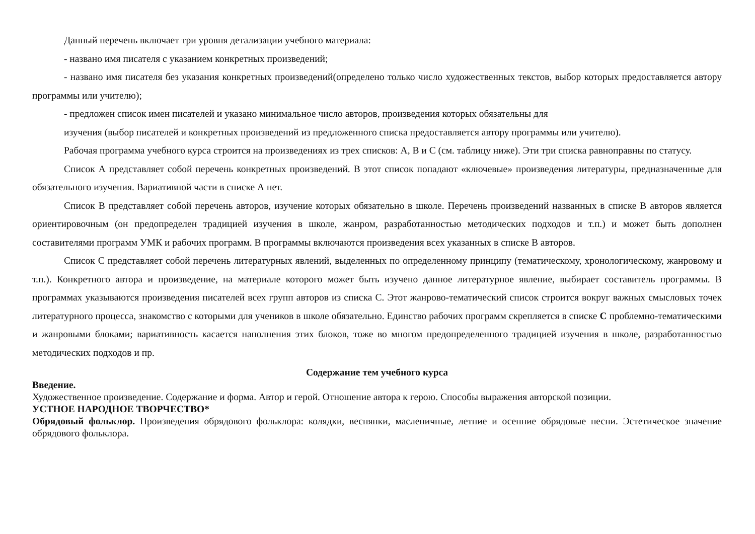Данный перечень включает три уровня детализации учебного материала:
- названо имя писателя с указанием конкретных произведений;
- названо имя писателя без указания конкретных произведений(определено только число художественных текстов, выбор которых предоставляется автору программы или учителю);
- предложен список имен писателей и указано минимальное число авторов, произведения которых обязательны для
изучения (выбор писателей и конкретных произведений из предложенного списка предоставляется автору программы или учителю).
Рабочая программа учебного курса строится на произведениях из трех списков: А, В и С (см. таблицу ниже). Эти три списка равноправны по статусу.
Список А представляет собой перечень конкретных произведений. В этот список попадают «ключевые» произведения литературы, предназначенные для обязательного изучения. Вариативной части в списке А нет.
Список В представляет собой перечень авторов, изучение которых обязательно в школе. Перечень произведений названных в списке В авторов является ориентировочным (он предопределен традицией изучения в школе, жанром, разработанностью методических подходов и т.п.) и может быть дополнен составителями программ УМК и рабочих программ. В программы включаются произведения всех указанных в списке В авторов.
Список С представляет собой перечень литературных явлений, выделенных по определенному принципу (тематическому, хронологическому, жанровому и т.п.). Конкретного автора и произведение, на материале которого может быть изучено данное литературное явление, выбирает составитель программы. В программах указываются произведения писателей всех групп авторов из списка С. Этот жанрово-тематический список строится вокруг важных смысловых точек литературного процесса, знакомство с которыми для учеников в школе обязательно. Единство рабочих программ скрепляется в списке С проблемно-тематическими и жанровыми блоками; вариативность касается наполнения этих блоков, тоже во многом предопределенного традицией изучения в школе, разработанностью методических подходов и пр.
Содержание тем учебного курса
Введение.
Художественное произведение. Содержание и форма. Автор и герой. Отношение автора к герою. Способы выражения авторской позиции.
УСТНОЕ НАРОДНОЕ ТВОРЧЕСТВО*
Обрядовый фольклор. Произведения обрядового фольклора: колядки, веснянки, масленичные, летние и осенние обрядовые песни. Эстетическое значение обрядового фольклора.